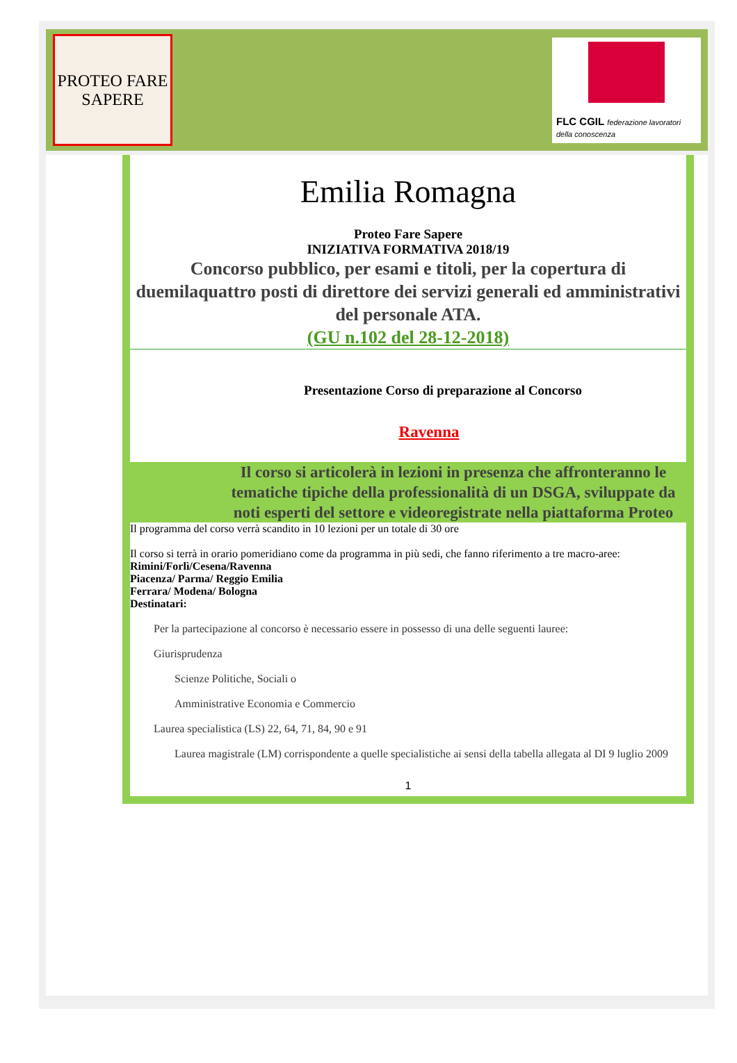PROTEO FARE SAPERE
FLC CGIL federazione lavoratori della conoscenza
Emilia Romagna
Proteo Fare Sapere
INIZIATIVA FORMATIVA 2018/19
Concorso pubblico, per esami e titoli, per la copertura di duemilaquattro posti di direttore dei servizi generali ed amministrativi del personale ATA.
(GU n.102 del 28-12-2018)
Presentazione Corso di preparazione al Concorso
Ravenna
Il corso si articolerà in lezioni in presenza che affronteranno le tematiche tipiche della professionalità di un DSGA, sviluppate da noti esperti del settore e videoregistrate nella piattaforma Proteo
Il programma del corso verrà scandito in 10 lezioni per un totale di 30 ore
Il corso si terrà in orario pomeridiano come da programma in più sedi, che fanno riferimento a tre macro-aree:
Rimini/Forlì/Cesena/Ravenna
Piacenza/ Parma/ Reggio Emilia
Ferrara/ Modena/ Bologna
Destinatari:
Per la partecipazione al concorso è necessario essere in possesso di una delle seguenti lauree:
Giurisprudenza
Scienze Politiche, Sociali o
Amministrative Economia e Commercio
Laurea specialistica (LS) 22, 64, 71, 84, 90 e 91
Laurea magistrale (LM) corrispondente a quelle specialistiche ai sensi della tabella allegata al DI 9 luglio 2009
1